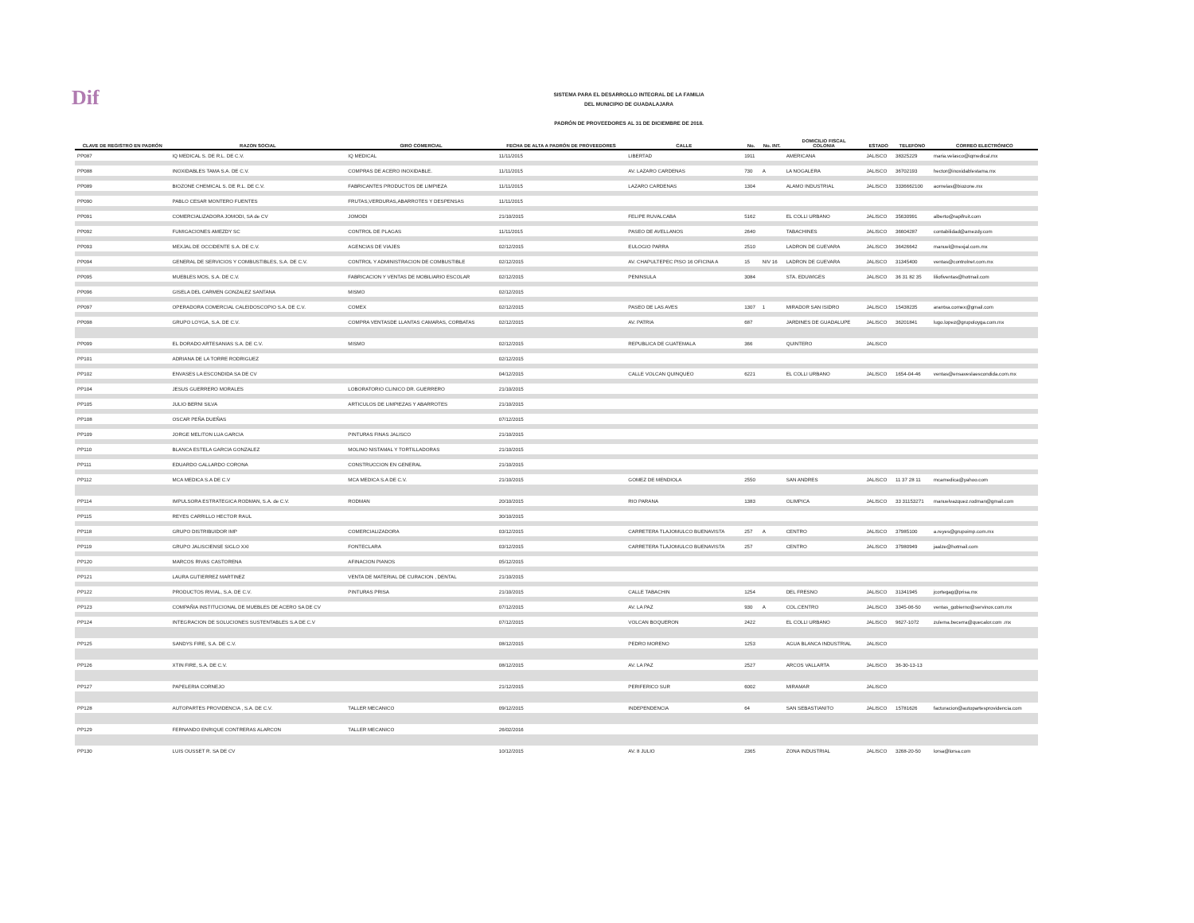Dif
SISTEMA PARA EL DESARROLLO INTEGRAL DE LA FAMILIA
DEL MUNICIPIO DE GUADALAJARA
PADRÓN DE PROVEEDORES AL 31 DE DICIEMBRE DE 2018.
| CLAVE DE REGISTRO EN PADRÓN | RAZON SOCIAL | GIRO COMERCIAL | FECHA DE ALTA A PADRÓN DE PROVEEDORES | CALLE | No. | No. INT. | DOMICILIO FISCAL COLONIA | ESTADO | TELEFONO | CORREO ELECTRÓNICO |
| --- | --- | --- | --- | --- | --- | --- | --- | --- | --- | --- |
| PP087 | IQ MEDICAL S. DE R.L. DE C.V. | IQ MEDICAL | 11/11/2015 | LIBERTAD | 1911 | | AMERICANA | JALISCO | 38325229 | maria.velasco@iqmedical.mx |
| PP088 | INOXIDABLES TAMA S.A. DE C.V. | COMPRAS DE ACERO INOXIDABLE. | 11/11/2015 | AV. LAZARO CARDENAS | 730 | A | LA NOGALERA | JALISCO | 36702193 | hector@inoxidablestama.mx |
| PP089 | BIOZONE CHEMICAL S. DE R.L. DE C.V. | FABRICANTES PRODUCTOS DE LIMPIEZA | 11/11/2015 | LAZARO CARDENAS | 1304 | | ALAMO INDUSTRIAL | JALISCO | 3336662100 | aornelas@biozone.mx |
| PP090 | PABLO CESAR MONTERO FUENTES | FRUTAS,VERDURAS,ABARROTES Y DESPENSAS | 11/11/2015 | | | | | | | |
| PP091 | COMERCIALIZADORA JOMODI, SA de CV | JOMODI | 21/10/2015 | FELIPE RUVALCABA | 5162 | | EL COLLI URBANO | JALISCO | 35630991 | alberto@rapifruit.com |
| PP092 | FUMIGACIONES AMEZDY SC | CONTROL DE PLAGAS | 11/11/2015 | PASEO DE AVELLANOS | 2640 | | TABACHINES | JALISCO | 36604287 | contabilidad@amezdy.com |
| PP093 | MEXJAL DE OCCIDENTE S.A. DE C.V. | AGENCIAS DE VIAJES | 02/12/2015 | EULOGIO PARRA | 2510 | | LADRON DE GUEVARA | JALISCO | 36426642 | manuel@mexjal.com.mx |
| PP094 | GENERAL DE SERVICIOS Y COMBUSTIBLES, S.A. DE C.V. | CONTROL Y ADMINISTRACION DE COMBUSTIBLE | 02/12/2015 | AV. CHAPULTEPEC PISO 16 OFICINA A | 15 | NIV 16 | LADRON DE GUEVARA | JALISCO | 31345400 | ventas@controlnet.com.mx |
| PP095 | MUEBLES MOS, S.A. DE C.V. | FABRICACION Y VENTAS DE MOBILIARIO ESCOLAR | 02/12/2015 | PENINSULA | 3084 | | STA. EDUWIGES | JALISCO | 36 31 82 35 | liliofiventas@hotmail.com |
| PP096 | GISELA DEL CARMEN GONZALEZ SANTANA | MISMO | 02/12/2015 | | | | | | | |
| PP097 | OPERADORA COMERCIAL CALEIDOSCOPIO S.A. DE C.V. | COMEX | 02/12/2015 | PASEO DE LAS AVES | 1307 | 1 | MIRADOR SAN ISIDRO | JALISCO | 15438235 | arantxa.comex@gmail.com |
| PP098 | GRUPO LOYGA, S.A. DE C.V. | COMPRA VENTASDE LLANTAS CAMARAS, CORBATAS | 02/12/2015 | AV. PATRIA | 687 | | JARDINES DE GUADALUPE | JALISCO | 36201841 | lugo.lopez@grupoloyga.com.mx |
| PP099 | EL DORADO ARTESANIAS S.A. DE C.V. | MISMO | 02/12/2015 | REPUBLICA DE GUATEMALA | 366 | | QUINTERO | JALISCO | | |
| PP101 | ADRIANA DE LA TORRE RODRIGUEZ | | 02/12/2015 | | | | | | | |
| PP102 | ENVASES LA ESCONDIDA SA DE CV | | 04/12/2015 | CALLE VOLCAN QUINQUEO | 6221 | | EL COLLI URBANO | JALISCO | 1654-04-46 | ventas@ensaveslaescondida.com.mx |
| PP104 | JESUS GUERRERO MORALES | LOBORATORIO CLINICO DR. GUERRERO | 21/10/2015 | | | | | | | |
| PP105 | JULIO BERNI SILVA | ARTICULOS DE LIMPIEZAS Y ABARROTES | 21/10/2015 | | | | | | | |
| PP108 | OSCAR PEÑA DUEÑAS | | 07/12/2015 | | | | | | | |
| PP109 | JORGE MELITON LUA GARCIA | PINTURAS FINAS JALISCO | 21/10/2015 | | | | | | | |
| PP110 | BLANCA ESTELA GARCIA GONZALEZ | MOLINO NISTAMAL Y TORTILLADORAS | 21/10/2015 | | | | | | | |
| PP111 | EDUARDO GALLARDO CORONA | CONSTRUCCION EN GENERAL | 21/10/2015 | | | | | | | |
| PP112 | MCA MEDICA S.A DE C.V | MCA MEDICA S.A DE C.V. | 21/10/2015 | GOMEZ DE MENDIOLA | 2550 | | SAN ANDRES | JALISCO | 11 37 28 11 | mcamedica@yahoo.com |
| PP114 | IMPULSORA ESTRATEGICA RODMAN, S.A. de C.V. | RODMAN | 20/10/2015 | RIO PARANA | 1383 | | OLIMPICA | JALISCO | 33 31153271 | manuelvazquez.rodman@gmail.com |
| PP115 | REYES CARRILLO HECTOR RAUL | | 30/10/2015 | | | | | | | |
| PP118 | GRUPO DISTRIBUIDOR IMP | COMERCIALIZADORA | 03/12/2015 | CARRETERA TLAJOMULCO BUENAVISTA | 257 | A | CENTRO | JALISCO | 37985100 | a.reyes@grupoimp.com.mx |
| PP119 | GRUPO JALISCIENSE SIGLO XXI | FONTECLARA | 03/12/2015 | CARRETERA TLAJOMULCO BUENAVISTA | 257 | | CENTRO | JALISCO | 37980949 | jaalze@hotmail.com |
| PP120 | MARCOS RIVAS CASTORENA | AFINACION PIANOS | 05/12/2015 | | | | | | | |
| PP121 | LAURA GUTIERREZ MARTINEZ | VENTA DE MATERIAL DE CURACION , DENTAL | 21/10/2015 | | | | | | | |
| PP122 | PRODUCTOS RIVIAL, S.A. DE C.V. | PINTURAS PRISA | 21/10/2015 | CALLE TABACHIN | 1254 | | DEL FRESNO | JALISCO | 31341945 | jcortegag@prisa.mx |
| PP123 | COMPAÑIA INSTITUCIONAL DE MUEBLES DE ACERO SA DE CV | | 07/12/2015 | AV. LA PAZ | 930 | A | COL.CENTRO | JALISCO | 3345-06-50 | ventas_gobierno@servinox.com.mx |
| PP124 | INTEGRACION DE SOLUCIONES SUSTENTABLES S.A DE C.V | | 07/12/2015 | VOLCAN BOQUERON | 2422 | | EL COLLI URBANO | JALISCO | 9627-1072 | zulema.becerra@quecalor.com .mx |
| PP125 | SANDYS FIRE, S.A. DE C.V. | | 08/12/2015 | PEDRO MORENO | 1253 | | AGUA BLANCA INDUSTRIAL | JALISCO | | |
| PP126 | XTIN FIRE, S.A. DE C.V. | | 08/12/2015 | AV. LA PAZ | 2527 | | ARCOS VALLARTA | JALISCO | 36-30-13-13 | |
| PP127 | PAPELERIA CORNEJO | | 21/12/2015 | PERIFERICO SUR | 6002 | | MIRAMAR | JALISCO | | |
| PP128 | AUTOPARTES PROVIDENCIA , S.A. DE C.V. | TALLER MECANICO | 09/12/2015 | INDEPENDENCIA | 64 | | SAN SEBASTIANITO | JALISCO | 15781626 | facturacion@autopartesprovidencia.com |
| PP129 | FERNANDO ENRIQUE CONTRERAS ALARCON | TALLER MECANICO | 26/02/2016 | | | | | | | |
| PP130 | LUIS OUSSET R. SA DE CV | | 10/12/2015 | AV. 8 JULIO | 2365 | | ZONA INDUSTRIAL | JALISCO | 3268-20-50 | lorsa@lorsa.com |